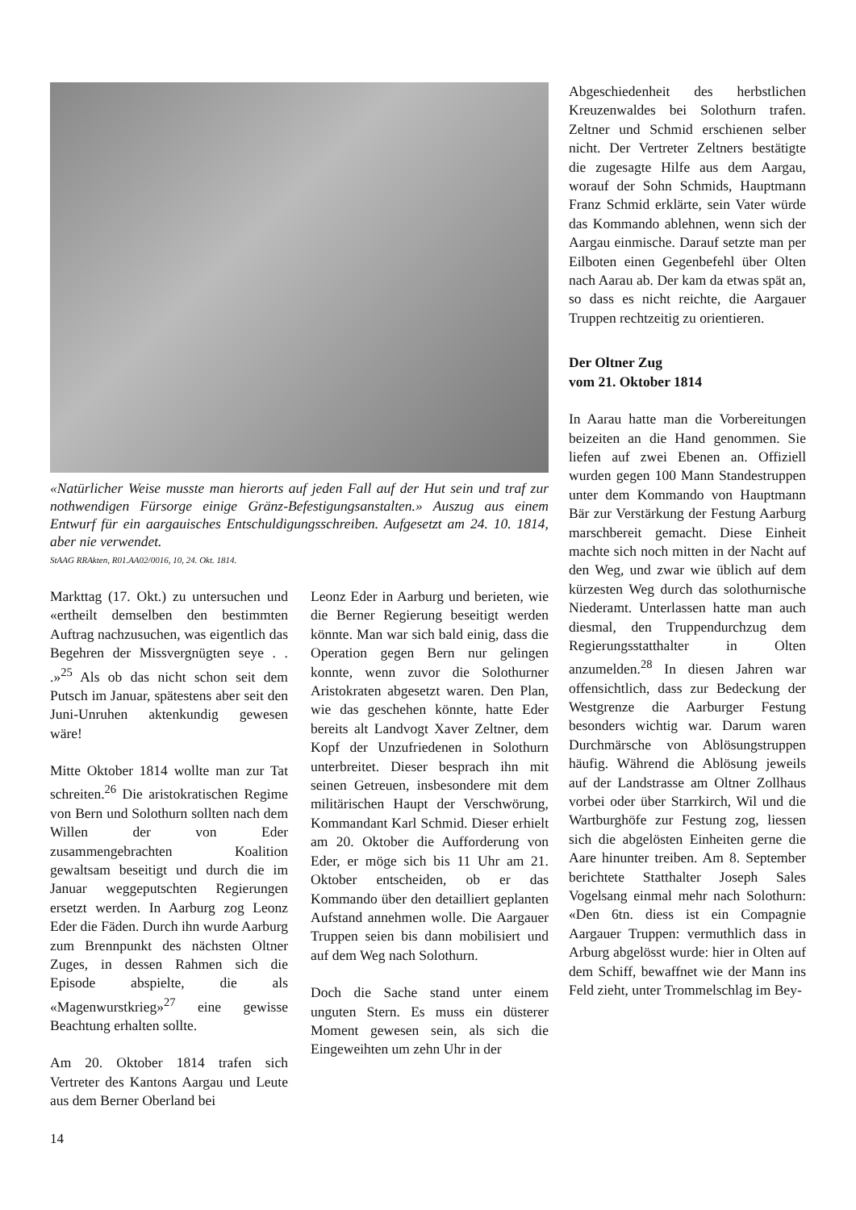«Natürlicher Weise musste man hierorts auf jeden Fall auf der Hut sein und traf zur nothwendigen Fürsorge einige Gränz-Befestigungsanstalten.» Auszug aus einem Entwurf für ein aargauisches Entschuldigungsschreiben. Aufgesetzt am 24. 10. 1814, aber nie verwendet.
StAAG RRAkten, R01.AA02/0016, 10, 24. Okt. 1814.
Markttag (17. Okt.) zu untersuchen und «ertheilt demselben den bestimmten Auftrag nachzusuchen, was eigentlich das Begehren der Missvergnügten seye . . .»<sup>25</sup> Als ob das nicht schon seit dem Putsch im Januar, spätestens aber seit den Juni-Unruhen aktenkundig gewesen wäre!
Mitte Oktober 1814 wollte man zur Tat schreiten.<sup>26</sup> Die aristokratischen Regime von Bern und Solothurn sollten nach dem Willen der von Eder zusammengebrachten Koalition gewaltsam beseitigt und durch die im Januar weggeputschten Regierungen ersetzt werden. In Aarburg zog Leonz Eder die Fäden. Durch ihn wurde Aarburg zum Brennpunkt des nächsten Oltner Zuges, in dessen Rahmen sich die Episode abspielte, die als «Magenwurstkrieg»<sup>27</sup> eine gewisse Beachtung erhalten sollte.
Am 20. Oktober 1814 trafen sich Vertreter des Kantons Aargau und Leute aus dem Berner Oberland bei
Leonz Eder in Aarburg und berieten, wie die Berner Regierung beseitigt werden könnte. Man war sich bald einig, dass die Operation gegen Bern nur gelingen konnte, wenn zuvor die Solothurner Aristokraten abgesetzt waren. Den Plan, wie das geschehen könnte, hatte Eder bereits alt Landvogt Xaver Zeltner, dem Kopf der Unzufriedenen in Solothurn unterbreitet. Dieser besprach ihn mit seinen Getreuen, insbesondere mit dem militärischen Haupt der Verschwörung, Kommandant Karl Schmid. Dieser erhielt am 20. Oktober die Aufforderung von Eder, er möge sich bis 11 Uhr am 21. Oktober entscheiden, ob er das Kommando über den detailliert geplanten Aufstand annehmen wolle. Die Aargauer Truppen seien bis dann mobilisiert und auf dem Weg nach Solothurn.
Doch die Sache stand unter einem unguten Stern. Es muss ein düsterer Moment gewesen sein, als sich die Eingeweihten um zehn Uhr in der
Abgeschiedenheit des herbstlichen Kreuzenwaldes bei Solothurn trafen. Zeltner und Schmid erschienen selber nicht. Der Vertreter Zeltners bestätigte die zugesagte Hilfe aus dem Aargau, worauf der Sohn Schmids, Hauptmann Franz Schmid erklärte, sein Vater würde das Kommando ablehnen, wenn sich der Aargau einmische. Darauf setzte man per Eilboten einen Gegenbefehl über Olten nach Aarau ab. Der kam da etwas spät an, so dass es nicht reichte, die Aargauer Truppen rechtzeitig zu orientieren.
Der Oltner Zug
vom 21. Oktober 1814
In Aarau hatte man die Vorbereitungen beizeiten an die Hand genommen. Sie liefen auf zwei Ebenen an. Offiziell wurden gegen 100 Mann Standestruppen unter dem Kommando von Hauptmann Bär zur Verstärkung der Festung Aarburg marschbereit gemacht. Diese Einheit machte sich noch mitten in der Nacht auf den Weg, und zwar wie üblich auf dem kürzesten Weg durch das solothurnische Niederamt. Unterlassen hatte man auch diesmal, den Truppendurchzug dem Regierungsstatthalter in Olten anzumelden.<sup>28</sup> In diesen Jahren war offensichtlich, dass zur Bedeckung der Westgrenze die Aarburger Festung besonders wichtig war. Darum waren Durchmärsche von Ablösungstruppen häufig. Während die Ablösung jeweils auf der Landstrasse am Oltner Zollhaus vorbei oder über Starrkirch, Wil und die Wartburghöfe zur Festung zog, liessen sich die abgelösten Einheiten gerne die Aare hinunter treiben. Am 8. September berichtete Statthalter Joseph Sales Vogelsang einmal mehr nach Solothurn: «Den 6tn. diess ist ein Compagnie Aargauer Truppen: vermuthlich dass in Arburg abgelösst wurde: hier in Olten auf dem Schiff, bewaffnet wie der Mann ins Feld zieht, unter Trommelschlag im Bey-
14